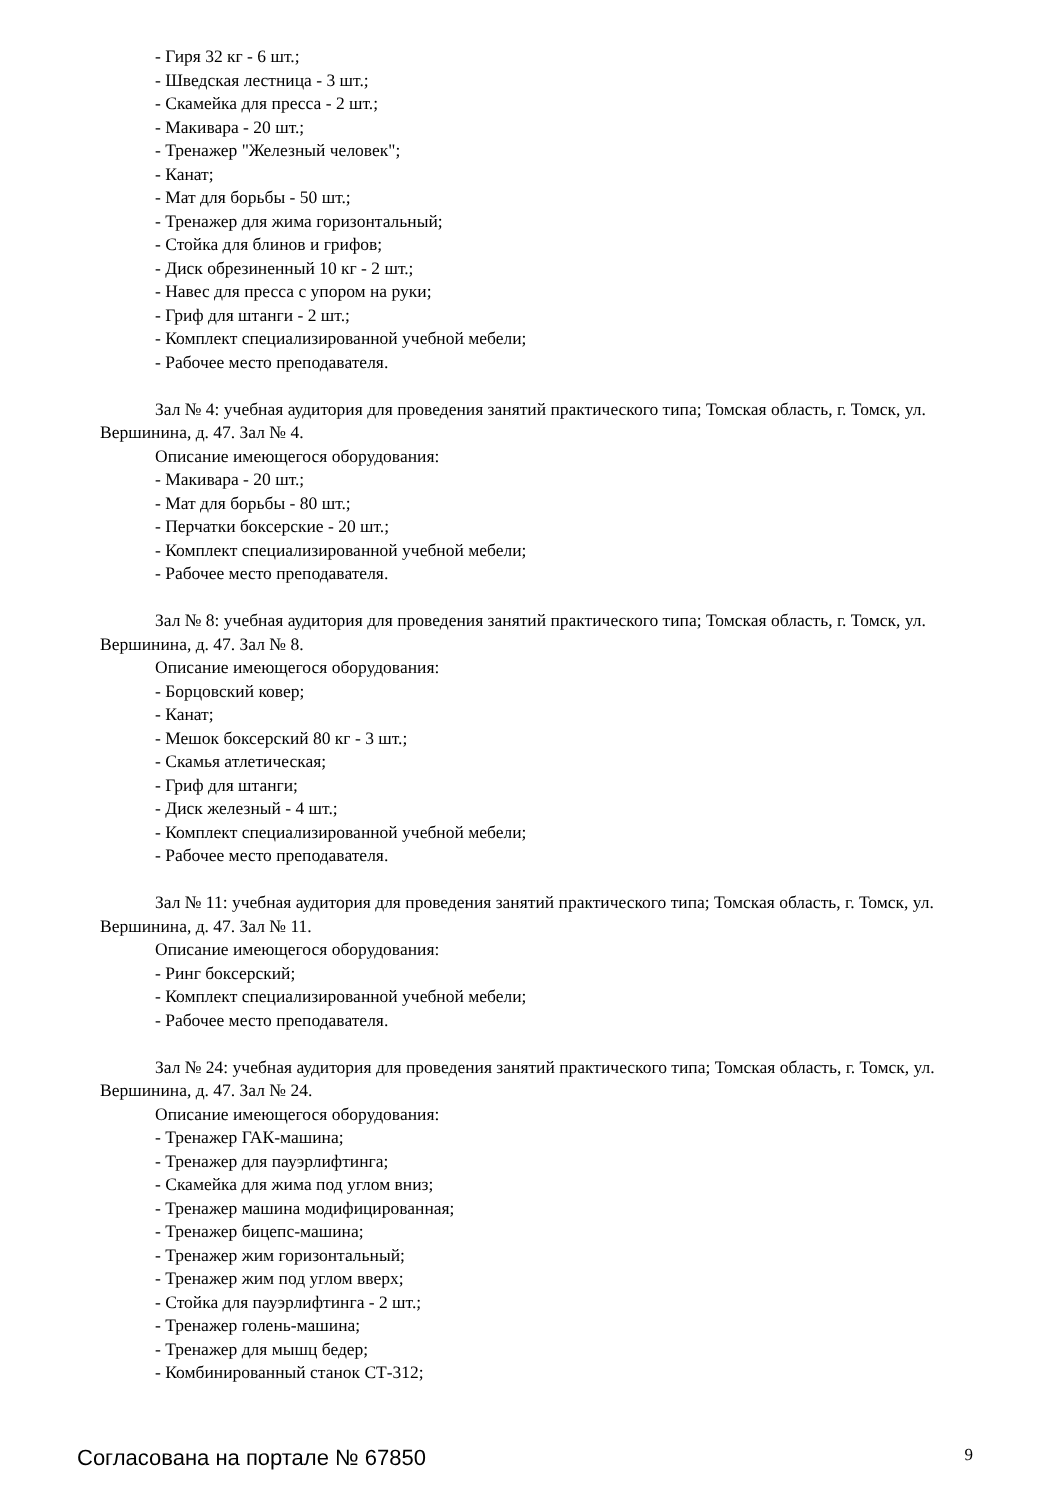- Гиря 32 кг - 6 шт.;
- Шведская лестница - 3 шт.;
- Скамейка для пресса - 2 шт.;
- Макивара - 20 шт.;
- Тренажер "Железный человек";
- Канат;
- Мат для борьбы - 50 шт.;
- Тренажер для жима горизонтальный;
- Стойка для блинов и грифов;
- Диск обрезиненный 10 кг - 2 шт.;
- Навес для пресса с упором на руки;
- Гриф для штанги - 2 шт.;
- Комплект специализированной учебной мебели;
- Рабочее место преподавателя.
Зал № 4: учебная аудитория для проведения занятий практического типа; Томская область, г. Томск, ул. Вершинина, д. 47. Зал № 4.
Описание имеющегося оборудования:
- Макивара - 20 шт.;
- Мат для борьбы - 80 шт.;
- Перчатки боксерские - 20 шт.;
- Комплект специализированной учебной мебели;
- Рабочее место преподавателя.
Зал № 8: учебная аудитория для проведения занятий практического типа; Томская область, г. Томск, ул. Вершинина, д. 47. Зал № 8.
Описание имеющегося оборудования:
- Борцовский ковер;
- Канат;
- Мешок боксерский 80 кг - 3 шт.;
- Скамья атлетическая;
- Гриф для штанги;
- Диск железный - 4 шт.;
- Комплект специализированной учебной мебели;
- Рабочее место преподавателя.
Зал № 11: учебная аудитория для проведения занятий практического типа; Томская область, г. Томск, ул. Вершинина, д. 47. Зал № 11.
Описание имеющегося оборудования:
- Ринг боксерский;
- Комплект специализированной учебной мебели;
- Рабочее место преподавателя.
Зал № 24: учебная аудитория для проведения занятий практического типа; Томская область, г. Томск, ул. Вершинина, д. 47. Зал № 24.
Описание имеющегося оборудования:
- Тренажер ГАК-машина;
- Тренажер для пауэрлифтинга;
- Скамейка для жима под углом вниз;
- Тренажер машина модифицированная;
- Тренажер бицепс-машина;
- Тренажер жим горизонтальный;
- Тренажер жим под углом вверх;
- Стойка для пауэрлифтинга - 2 шт.;
- Тренажер голень-машина;
- Тренажер для мышц бедер;
- Комбинированный станок СТ-312;
Согласована на портале № 67850 9